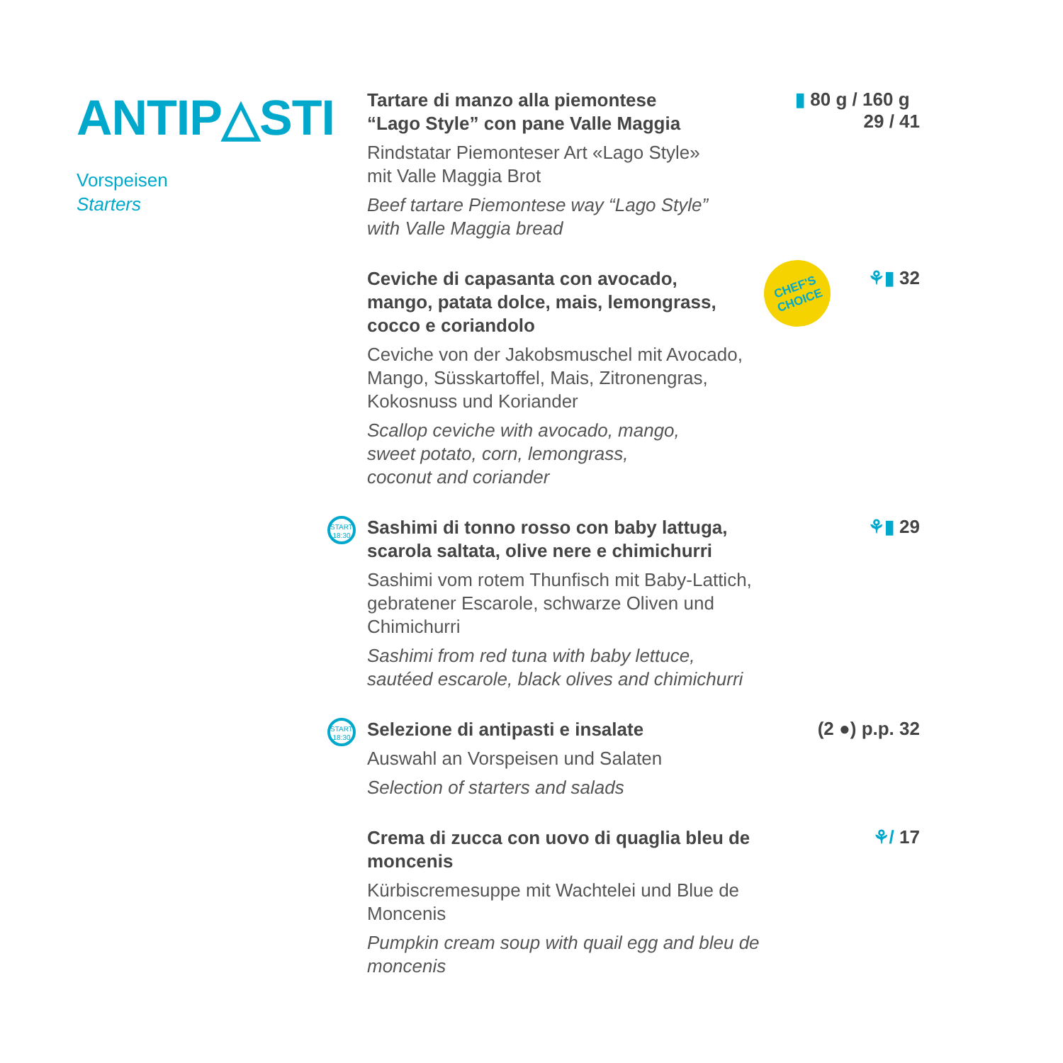ANTIP△STI
Vorspeisen
Starters
Tartare di manzo alla piemontese
“Lago Style” con pane Valle Maggia
Rindstatar Piemonteser Art «Lago Style»
mit Valle Maggia Brot
Beef tartare Piemontese way “Lago Style”
with Valle Maggia bread
▮ 80 g / 160 g 29 / 41
Ceviche di capasanta con avocado,
mango, patata dolce, mais, lemongrass,
cocco e coriandolo
Ceviche von der Jakobsmuschel mit Avocado,
Mango, Süsskartoffel, Mais, Zitronengras,
Kokosnuss und Koriander
Scallop ceviche with avocado, mango,
sweet potato, corn, lemongrass,
coconut and coriander
CHEF'S
CHOICE
⚘▮ 32
START
18:30
Sashimi di tonno rosso con baby lattuga,
scarola saltata, olive nere e chimichurri
Sashimi vom rotem Thunfisch mit Baby-Lattich,
gebratener Escarole, schwarze Oliven und Chimichurri
Sashimi from red tuna with baby lettuce,
sautéed escarole, black olives and chimichurri
⚘▮ 29
START
18:30
Selezione di antipasti e insalate
Auswahl an Vorspeisen und Salaten
Selection of starters and salads
(2 ●) p.p. 32
Crema di zucca con uovo di quaglia bleu de moncenis
Kürbiscremesuppe mit Wachtelei und Blue de Moncenis
Pumpkin cream soup with quail egg and bleu de moncenis
⚘/ 17